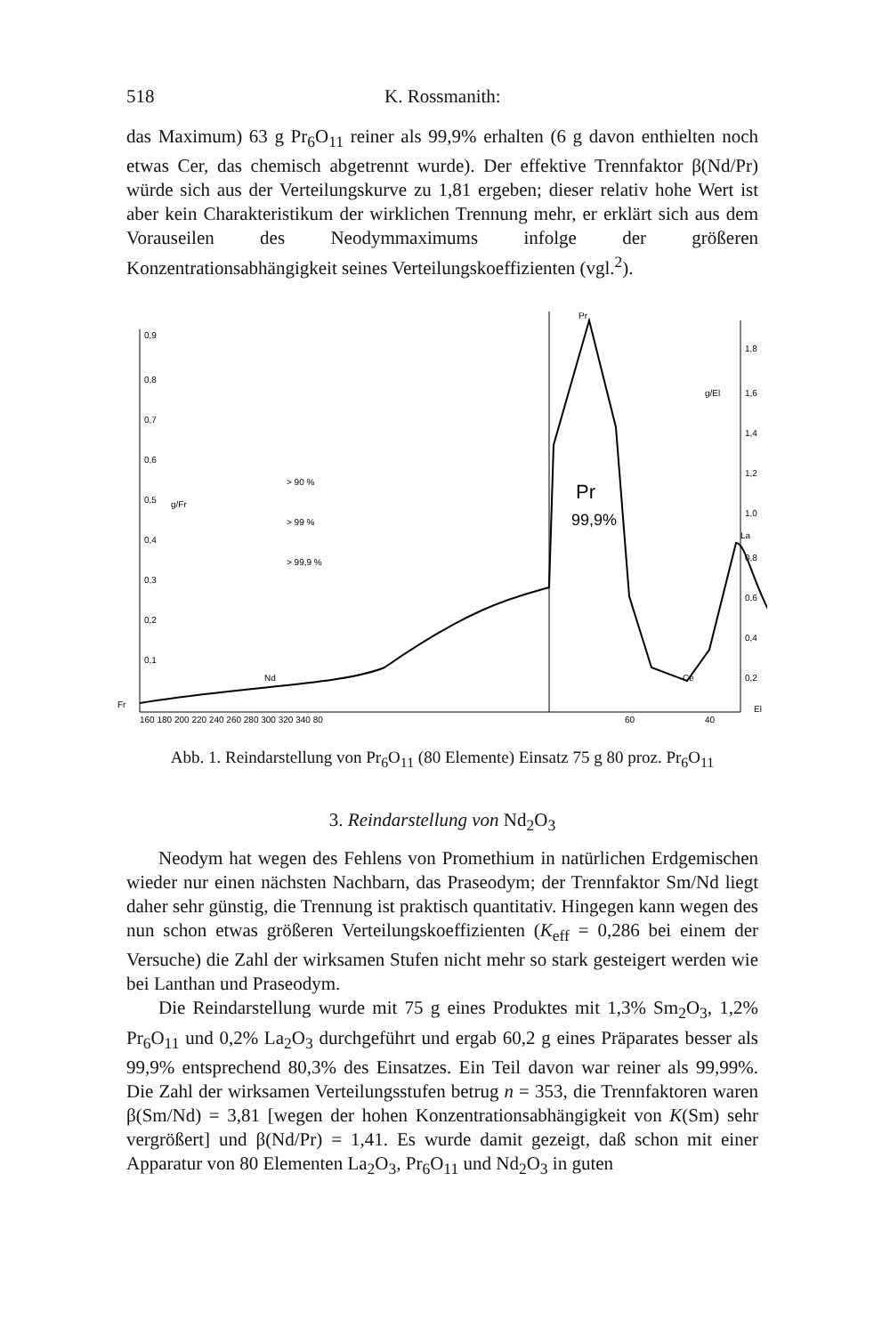518 K. Rossmanith:
das Maximum) 63 g Pr<sub>6</sub>O<sub>11</sub> reiner als 99,9% erhalten (6 g davon enthielten noch etwas Cer, das chemisch abgetrennt wurde). Der effektive Trennfaktor β(Nd/Pr) würde sich aus der Verteilungskurve zu 1,81 ergeben; dieser relativ hohe Wert ist aber kein Charakteristikum der wirklichen Trennung mehr, er erklärt sich aus dem Vorauseilen des Neodymmaximums infolge der größeren Konzentrationsabhängigkeit seines Verteilungskoeffizienten (vgl.<sup>2</sup>).
0,9
0,8
0,7
0,6
0,5
g/Fr
0,4
0,3
0,2
0,1
1,8
g/El
1,6
1,4
1,2
1,0
0,8
0,6
0,4
0,2
Fr
El
> 90 %
> 99 %
> 99,9 %
Pr
Pr
99,9%
La
Nd
Ce
160 180 200 220 240 260 280 300 320 340 80
60
40
Abb. 1. Reindarstellung von Pr<sub>6</sub>O<sub>11</sub> (80 Elemente) Einsatz 75 g 80 proz. Pr<sub>6</sub>O<sub>11</sub>
3. Reindarstellung von Nd<sub>2</sub>O<sub>3</sub>
Neodym hat wegen des Fehlens von Promethium in natürlichen Erdgemischen wieder nur einen nächsten Nachbarn, das Praseodym; der Trennfaktor Sm/Nd liegt daher sehr günstig, die Trennung ist praktisch quantitativ. Hingegen kann wegen des nun schon etwas größeren Verteilungskoeffizienten (K<sub>eff</sub> = 0,286 bei einem der Versuche) die Zahl der wirksamen Stufen nicht mehr so stark gesteigert werden wie bei Lanthan und Praseodym.
Die Reindarstellung wurde mit 75 g eines Produktes mit 1,3% Sm<sub>2</sub>O<sub>3</sub>, 1,2% Pr<sub>6</sub>O<sub>11</sub> und 0,2% La<sub>2</sub>O<sub>3</sub> durchgeführt und ergab 60,2 g eines Präparates besser als 99,9% entsprechend 80,3% des Einsatzes. Ein Teil davon war reiner als 99,99%. Die Zahl der wirksamen Verteilungsstufen betrug n = 353, die Trennfaktoren waren β(Sm/Nd) = 3,81 [wegen der hohen Konzentrationsabhängigkeit von K(Sm) sehr vergrößert] und β(Nd/Pr) = 1,41. Es wurde damit gezeigt, daß schon mit einer Apparatur von 80 Elementen La<sub>2</sub>O<sub>3</sub>, Pr<sub>6</sub>O<sub>11</sub> und Nd<sub>2</sub>O<sub>3</sub> in guten